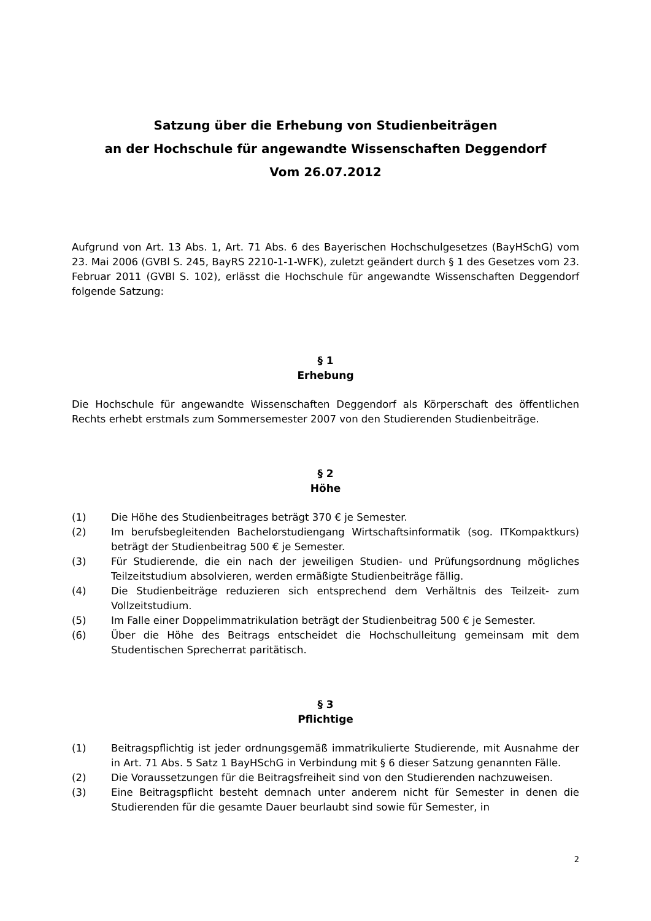Satzung über die Erhebung von Studienbeiträgen
an der Hochschule für angewandte Wissenschaften Deggendorf
Vom 26.07.2012
Aufgrund von Art. 13 Abs. 1, Art. 71 Abs. 6 des Bayerischen Hochschulgesetzes (BayHSchG) vom 23. Mai 2006 (GVBl S. 245, BayRS 2210-1-1-WFK), zuletzt geändert durch § 1 des Gesetzes vom 23. Februar 2011 (GVBl S. 102), erlässt die Hochschule für angewandte Wissenschaften Deggendorf folgende Satzung:
§ 1
Erhebung
Die Hochschule für angewandte Wissenschaften Deggendorf als Körperschaft des öffentlichen Rechts erhebt erstmals zum Sommersemester 2007 von den Studierenden Studienbeiträge.
§ 2
Höhe
(1) Die Höhe des Studienbeitrages beträgt 370 € je Semester.
(2) Im berufsbegleitenden Bachelorstudiengang Wirtschaftsinformatik (sog. ITKompaktkurs) beträgt der Studienbeitrag 500 € je Semester.
(3) Für Studierende, die ein nach der jeweiligen Studien- und Prüfungsordnung mögliches Teilzeitstudium absolvieren, werden ermäßigte Studienbeiträge fällig.
(4) Die Studienbeiträge reduzieren sich entsprechend dem Verhältnis des Teilzeit- zum Vollzeitstudium.
(5) Im Falle einer Doppelimmatrikulation beträgt der Studienbeitrag 500 € je Semester.
(6) Über die Höhe des Beitrags entscheidet die Hochschulleitung gemeinsam mit dem Studentischen Sprecherrat paritätisch.
§ 3
Pflichtige
(1) Beitragspflichtig ist jeder ordnungsgemäß immatrikulierte Studierende, mit Ausnahme der in Art. 71 Abs. 5 Satz 1 BayHSchG in Verbindung mit § 6 dieser Satzung genannten Fälle.
(2) Die Voraussetzungen für die Beitragsfreiheit sind von den Studierenden nachzuweisen.
(3) Eine Beitragspflicht besteht demnach unter anderem nicht für Semester in denen die Studierenden für die gesamte Dauer beurlaubt sind sowie für Semester, in
2